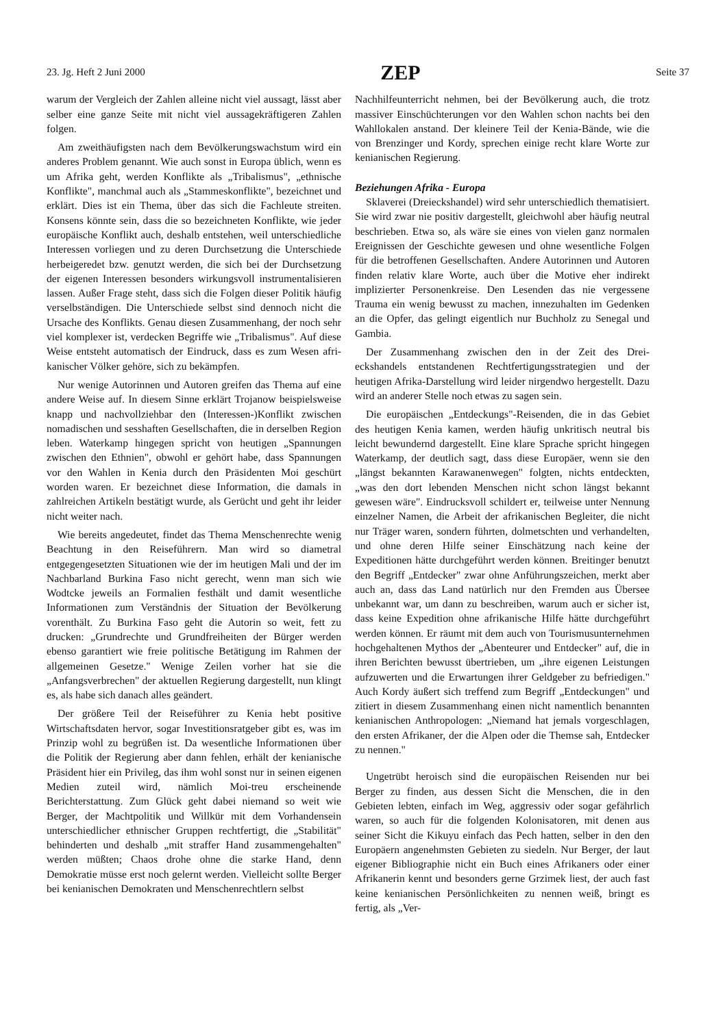23. Jg. Heft 2 Juni 2000 ZEP Seite 37
warum der Vergleich der Zahlen alleine nicht viel aussagt, lässt aber selber eine ganze Seite mit nicht viel aussage­kräftigeren Zahlen folgen.
Am zweithäufigsten nach dem Bevölkerungswachstum wird ein anderes Problem genannt. Wie auch sonst in Europa üblich, wenn es um Afrika geht, werden Konflikte als „Triba­lismus", „ethnische Konflikte", manchmal auch als „Stam­meskonflikte", bezeichnet und erklärt. Dies ist ein Thema, über das sich die Fachleute streiten. Konsens könnte sein, dass die so bezeichneten Konflikte, wie jeder europäische Konflikt auch, deshalb entstehen, weil unterschiedliche Inte­ressen vorliegen und zu deren Durchsetzung die Unterschie­de herbeigeredet bzw. genutzt werden, die sich bei der Durch­setzung der eigenen Interessen besonders wirkungsvoll instrumentalisieren lassen. Außer Frage steht, dass sich die Folgen dieser Politik häufig verselbständigen. Die Unter­schiede selbst sind dennoch nicht die Ursache des Konflikts. Genau diesen Zusammenhang, der noch sehr viel komplexer ist, verdecken Begriffe wie „Tribalismus". Auf diese Weise entsteht automatisch der Eindruck, dass es zum Wesen afri­kanischer Völker gehöre, sich zu bekämpfen.
Nur wenige Autorinnen und Autoren greifen das Thema auf eine andere Weise auf. In diesem Sinne erklärt Trojanow beispielsweise knapp und nachvollziehbar den (Interessen-)Konflikt zwischen nomadischen und sesshaften Gesellschaf­ten, die in derselben Region leben. Waterkamp hingegen spricht von heutigen „Spannungen zwischen den Ethnien", obwohl er gehört habe, dass Spannungen vor den Wahlen in Kenia durch den Präsidenten Moi geschürt worden waren. Er bezeichnet diese Information, die damals in zahlreichen Ar­tikeln bestätigt wurde, als Gerücht und geht ihr leider nicht weiter nach.
Wie bereits angedeutet, findet das Thema Menschenrech­te wenig Beachtung in den Reiseführern. Man wird so dia­metral entgegengesetzten Situationen wie der im heutigen Mali und der im Nachbarland Burkina Faso nicht gerecht, wenn man sich wie Wodtcke jeweils an Formalien festhält und damit wesentliche Informationen zum Verständnis der Situation der Bevölkerung vorenthält. Zu Burkina Faso geht die Autorin so weit, fett zu drucken: „Grundrechte und Grund­freiheiten der Bürger werden ebenso garantiert wie freie po­litische Betätigung im Rahmen der allgemeinen Geset­ze." Wenige Zeilen vorher hat sie die „Anfangsverbrechen" der aktuellen Regierung dargestellt, nun klingt es, als habe sich danach alles geändert.
Der größere Teil der Reiseführer zu Kenia hebt positive Wirtschaftsdaten hervor, sogar Investitionsratgeber gibt es, was im Prinzip wohl zu begrüßen ist. Da wesentliche Infor­mationen über die Politik der Regierung aber dann fehlen, erhält der kenianische Präsident hier ein Privileg, das ihm wohl sonst nur in seinen eigenen Medien zuteil wird, näm­lich Moi-treu erscheinende Berichterstattung. Zum Glück geht dabei niemand so weit wie Berger, der Machtpolitik und Willkür mit dem Vorhandensein unterschiedlicher eth­nischer Gruppen rechtfertigt, die „Stabilität" behinderten und deshalb „mit straffer Hand zusammengehalten" werden müß­ten; Chaos drohe ohne die starke Hand, denn Demokratie müsse erst noch gelernt werden. Vielleicht sollte Berger bei kenianischen Demokraten und Menschenrechtlern selbst
Nachhilfeunterricht nehmen, bei der Bevölkerung auch, die trotz massiver Einschüchterungen vor den Wahlen schon nachts bei den Wahllokalen anstand. Der kleinere Teil der Kenia-Bände, wie die von Brenzinger und Kordy, sprechen einige recht klare Worte zur kenianischen Regierung.
Beziehungen Afrika - Europa
Sklaverei (Dreieckshandel) wird sehr unterschiedlich the­matisiert. Sie wird zwar nie positiv dargestellt, gleichwohl aber häufig neutral beschrieben. Etwa so, als wäre sie eines von vielen ganz normalen Ereignissen der Geschichte gewe­sen und ohne wesentliche Folgen für die betroffenen Gesell­schaften. Andere Autorinnen und Autoren finden relativ kla­re Worte, auch über die Motive eher indirekt implizierter Personenkreise. Den Lesenden das nie vergessene Trauma ein wenig bewusst zu machen, innezuhalten im Gedenken an die Opfer, das gelingt eigentlich nur Buchholz zu Sene­gal und Gambia.
Der Zusammenhang zwischen den in der Zeit des Drei­eckshandels entstandenen Rechtfertigungsstrategien und der heutigen Afrika-Darstellung wird leider nirgendwo herge­stellt. Dazu wird an anderer Stelle noch etwas zu sagen sein.
Die europäischen „Entdeckungs"-Reisenden, die in das Gebiet des heutigen Kenia kamen, werden häufig unkritisch neutral bis leicht bewundernd dargestellt. Eine klare Spra­che spricht hingegen Waterkamp, der deutlich sagt, dass die­se Europäer, wenn sie den „längst bekannten Karawanenwe­gen" folgten, nichts entdeckten, „was den dort lebenden Menschen nicht schon längst bekannt gewesen wäre". Ein­drucksvoll schildert er, teilweise unter Nennung einzelner Namen, die Arbeit der afrikanischen Begleiter, die nicht nur Träger waren, sondern führten, dolmetschten und verhan­delten, und ohne deren Hilfe seiner Einschätzung nach kei­ne der Expeditionen hätte durchgeführt werden können. Breitinger benutzt den Begriff „Entdecker" zwar ohne An­führungszeichen, merkt aber auch an, dass das Land natür­lich nur den Fremden aus Übersee unbekannt war, um dann zu beschreiben, warum auch er sicher ist, dass keine Expedi­tion ohne afrikanische Hilfe hätte durchgeführt werden kön­nen. Er räumt mit dem auch von Tourismusunternehmen hoch­gehaltenen Mythos der „Abenteurer und Entdecker" auf, die in ihren Berichten bewusst übertrieben, um „ihre eigenen Leistungen aufzuwerten und die Erwartungen ihrer Geldge­ber zu befriedigen." Auch Kordy äußert sich treffend zum Begriff „Entdeckungen" und zitiert in diesem Zusammen­hang einen nicht namentlich benannten kenianischen An­thropologen: „Niemand hat jemals vorgeschlagen, den er­sten Afrikaner, der die Alpen oder die Themse sah, Entdecker zu nennen."
Ungetrübt heroisch sind die europäischen Reisenden nur bei Berger zu finden, aus dessen Sicht die Menschen, die in den Gebieten lebten, einfach im Weg, aggressiv oder sogar gefährlich waren, so auch für die folgenden Kolonisatoren, mit denen aus seiner Sicht die Kikuyu einfach das Pech hat­ten, selber in den den Europäern angenehmsten Gebieten zu siedeln. Nur Berger, der laut eigener Bibliographie nicht ein Buch eines Afrikaners oder einer Afrikanerin kennt und be­sonders gerne Grzimek liest, der auch fast keine kenianischen Persönlichkeiten zu nennen weiß, bringt es fertig, als „Ver-